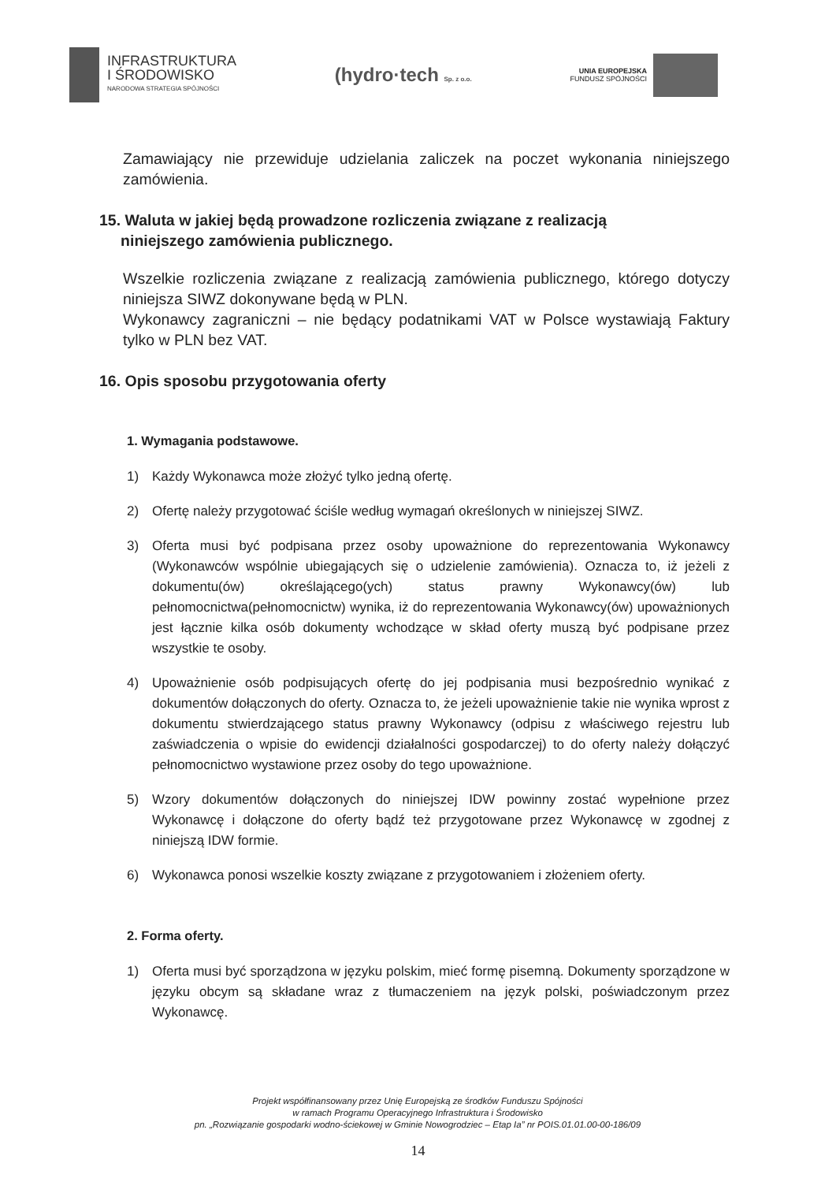INFRASTRUKTURA
I ŚRODOWISKO
NARODOWA STRATEGIA SPÓJNOŚCI
(hydro·tech Sp. z o.o.
UNIA EUROPEJSKA
FUNDUSZ SPÓJNOŚCI
Zamawiający nie przewiduje udzielania zaliczek na poczet wykonania niniejszego zamówienia.
15. Waluta w jakiej będą prowadzone rozliczenia związane z realizacją
niniejszego zamówienia publicznego.
Wszelkie rozliczenia związane z realizacją zamówienia publicznego, którego dotyczy niniejsza SIWZ dokonywane będą w PLN.
Wykonawcy zagraniczni – nie będący podatnikami VAT w Polsce wystawiają Faktury tylko w PLN bez VAT.
16. Opis sposobu przygotowania oferty
1. Wymagania podstawowe.
1) Każdy Wykonawca może złożyć tylko jedną ofertę.
2) Ofertę należy przygotować ściśle według wymagań określonych w niniejszej SIWZ.
3) Oferta musi być podpisana przez osoby upoważnione do reprezentowania Wykonawcy (Wykonawców wspólnie ubiegających się o udzielenie zamówienia). Oznacza to, iż jeżeli z dokumentu(ów) określającego(ych) status prawny Wykonawcy(ów) lub pełnomocnictwa(pełnomocnictw) wynika, iż do reprezentowania Wykonawcy(ów) upoważnionych jest łącznie kilka osób dokumenty wchodzące w skład oferty muszą być podpisane przez wszystkie te osoby.
4) Upoważnienie osób podpisujących ofertę do jej podpisania musi bezpośrednio wynikać z dokumentów dołączonych do oferty. Oznacza to, że jeżeli upoważnienie takie nie wynika wprost z dokumentu stwierdzającego status prawny Wykonawcy (odpisu z właściwego rejestru lub zaświadczenia o wpisie do ewidencji działalności gospodarczej) to do oferty należy dołączyć pełnomocnictwo wystawione przez osoby do tego upoważnione.
5) Wzory dokumentów dołączonych do niniejszej IDW powinny zostać wypełnione przez Wykonawcę i dołączone do oferty bądź też przygotowane przez Wykonawcę w zgodnej z niniejszą IDW formie.
6) Wykonawca ponosi wszelkie koszty związane z przygotowaniem i złożeniem oferty.
2. Forma oferty.
1) Oferta musi być sporządzona w języku polskim, mieć formę pisemną. Dokumenty sporządzone w języku obcym są składane wraz z tłumaczeniem na język polski, poświadczonym przez Wykonawcę.
Projekt współfinansowany przez Unię Europejską ze środków Funduszu Spójności
w ramach Programu Operacyjnego Infrastruktura i Środowisko
pn. „Rozwiązanie gospodarki wodno-ściekowej w Gminie Nowogrodziec – Etap Ia” nr POIS.01.01.00-00-186/09
14